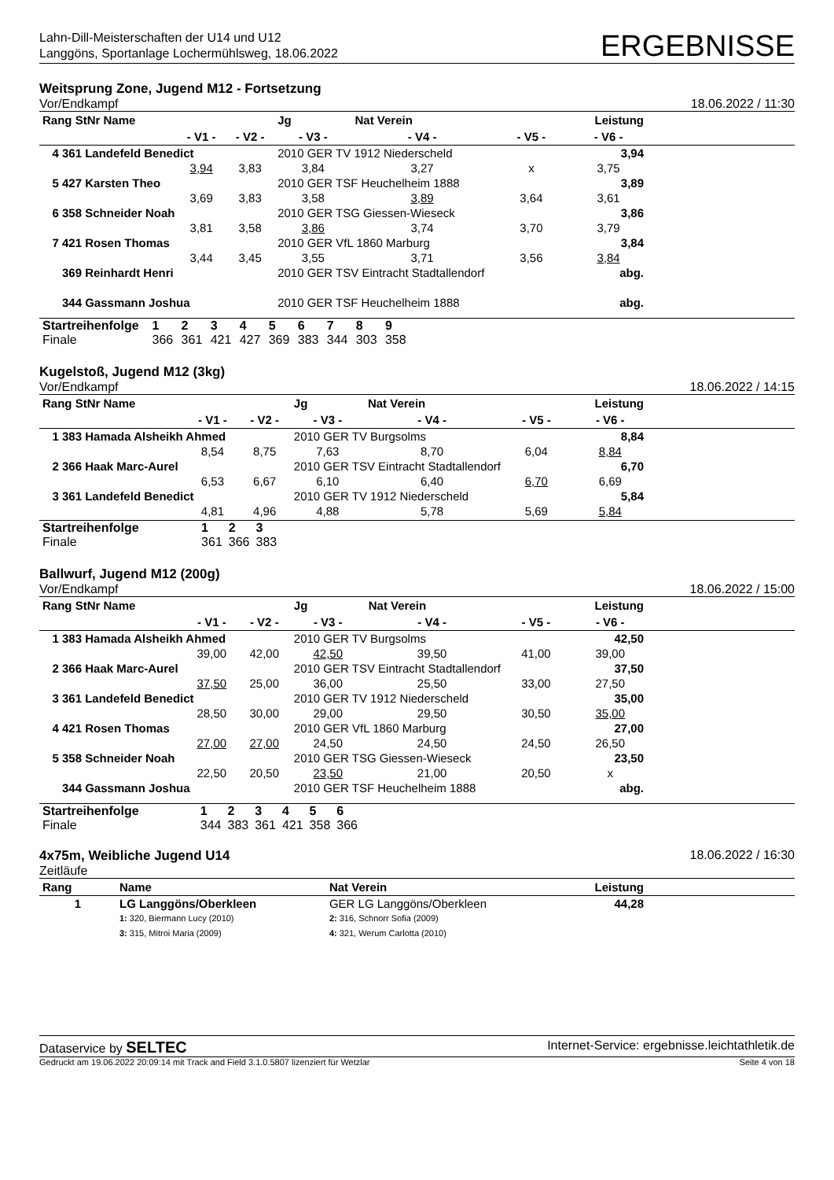Lahn-Dill-Meisterschaften der U14 und U12
Langgöns, Sportanlage Lochermühlsweg, 18.06.2022
ERGEBNISSE
Weitsprung Zone, Jugend M12 - Fortsetzung
Vor/Endkampf 18.06.2022 / 11:30
| Rang StNr Name | | | Jg | Nat Verein | | Leistung | |
| --- | --- | --- | --- | --- | --- | --- | --- |
| | - V1 - | - V2 - | - V3 - | - V4 - | - V5 - | - V6 - | |
| 4 361 Landefeld Benedict | | | 2010 GER TV 1912 Niederscheld | | | 3,94 | |
| | 3,94 | 3,83 | 3,84 | 3,27 | x | 3,75 | |
| 5 427 Karsten Theo | | | 2010 GER TSF Heuchelheim 1888 | | | 3,89 | |
| | 3,69 | 3,83 | 3,58 | 3,89 | 3,64 | 3,61 | |
| 6 358 Schneider Noah | | | 2010 GER TSG Giessen-Wieseck | | | 3,86 | |
| | 3,81 | 3,58 | 3,86 | 3,74 | 3,70 | 3,79 | |
| 7 421 Rosen Thomas | | | 2010 GER VfL 1860 Marburg | | | 3,84 | |
| | 3,44 | 3,45 | 3,55 | 3,71 | 3,56 | 3,84 | |
| 369 Reinhardt Henri | | | 2010 GER TSV Eintracht Stadtallendorf | | | abg. | |
| 344 Gassmann Joshua | | | 2010 GER TSF Heuchelheim 1888 | | | abg. | |
| Startreihenfolge | 1 | 2 | 3 | 4 | 5 | 6 | 7 | 8 | 9 | |
| Finale | 366 | 361 | 421 | 427 | 369 | 383 | 344 | 303 | 358 | |
Kugelstoß, Jugend M12 (3kg)
Vor/Endkampf 18.06.2022 / 14:15
| Rang StNr Name | | | Jg | Nat Verein | | Leistung | |
| --- | --- | --- | --- | --- | --- | --- | --- |
| | - V1 - | - V2 - | - V3 - | - V4 - | - V5 - | - V6 - | |
| 1 383 Hamada Alsheikh Ahmed | | | 2010 GER TV Burgsolms | | | 8,84 | |
| | 8,54 | 8,75 | 7,63 | 8,70 | 6,04 | 8,84 | |
| 2 366 Haak Marc-Aurel | | | 2010 GER TSV Eintracht Stadtallendorf | | | 6,70 | |
| | 6,53 | 6,67 | 6,10 | 6,40 | 6,70 | 6,69 | |
| 3 361 Landefeld Benedict | | | 2010 GER TV 1912 Niederscheld | | | 5,84 | |
| | 4,81 | 4,96 | 4,88 | 5,78 | 5,69 | 5,84 | |
| Startreihenfolge | 1 | 2 | 3 | |
| Finale | 361 | 366 | 383 | |
Ballwurf, Jugend M12 (200g)
Vor/Endkampf 18.06.2022 / 15:00
| Rang StNr Name | | | Jg | Nat Verein | | Leistung | |
| --- | --- | --- | --- | --- | --- | --- | --- |
| | - V1 - | - V2 - | - V3 - | - V4 - | - V5 - | - V6 - | |
| 1 383 Hamada Alsheikh Ahmed | | | 2010 GER TV Burgsolms | | | 42,50 | |
| | 39,00 | 42,00 | 42,50 | 39,50 | 41,00 | 39,00 | |
| 2 366 Haak Marc-Aurel | | | 2010 GER TSV Eintracht Stadtallendorf | | | 37,50 | |
| | 37,50 | 25,00 | 36,00 | 25,50 | 33,00 | 27,50 | |
| 3 361 Landefeld Benedict | | | 2010 GER TV 1912 Niederscheld | | | 35,00 | |
| | 28,50 | 30,00 | 29,00 | 29,50 | 30,50 | 35,00 | |
| 4 421 Rosen Thomas | | | 2010 GER VfL 1860 Marburg | | | 27,00 | |
| | 27,00 | 27,00 | 24,50 | 24,50 | 24,50 | 26,50 | |
| 5 358 Schneider Noah | | | 2010 GER TSG Giessen-Wieseck | | | 23,50 | |
| | 22,50 | 20,50 | 23,50 | 21,00 | 20,50 | x | |
| 344 Gassmann Joshua | | | 2010 GER TSF Heuchelheim 1888 | | | abg. | |
| Startreihenfolge | 1 | 2 | 3 | 4 | 5 | 6 | |
| Finale | 344 | 383 | 361 | 421 | 358 | 366 | |
4x75m, Weibliche Jugend U14 18.06.2022 / 16:30
Zeitläufe
| Rang | Name | Nat Verein | Leistung | |
| --- | --- | --- | --- | --- |
| 1 | LG Langgöns/Oberkleen | GER LG Langgöns/Oberkleen | 44,28 | |
| | 1: 320, Biermann Lucy (2010) 3: 315, Mitroi Maria (2009) | 2: 316, Schnorr Sofia (2009) 4: 321, Werum Carlotta (2010) | | |
Dataservice by SELTEC Internet-Service: ergebnisse.leichtathletik.de
Gedruckt am 19.06.2022 20:09:14 mit Track and Field 3.1.0.5807 lizenziert für Wetzlar Seite 4 von 18